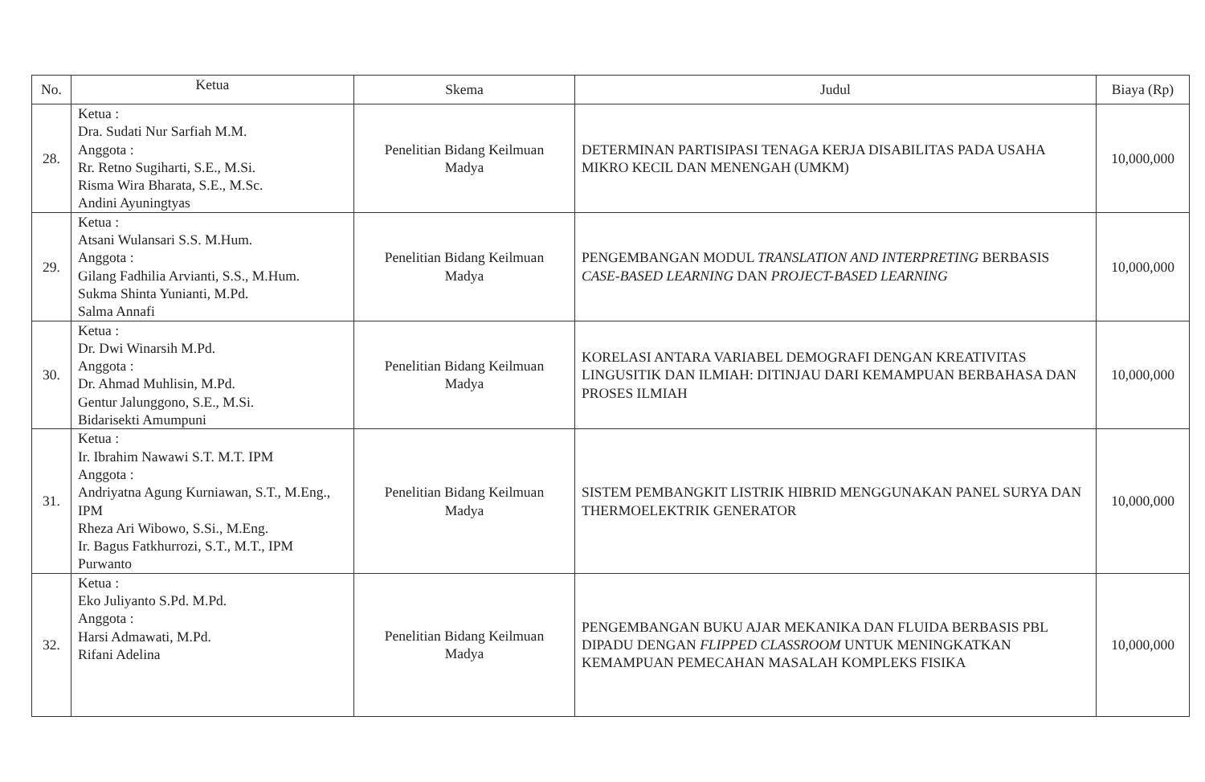| No. | Ketua | Skema | Judul | Biaya (Rp) |
| --- | --- | --- | --- | --- |
| 28. | Ketua : Dra. Sudati Nur Sarfiah M.M. Anggota : Rr. Retno Sugiharti, S.E., M.Si. Risma Wira Bharata, S.E., M.Sc. Andini Ayuningtyas | Penelitian Bidang Keilmuan Madya | DETERMINAN PARTISIPASI TENAGA KERJA DISABILITAS PADA USAHA MIKRO KECIL DAN MENENGAH (UMKM) | 10,000,000 |
| 29. | Ketua : Atsani Wulansari S.S. M.Hum. Anggota : Gilang Fadhilia Arvianti, S.S., M.Hum. Sukma Shinta Yunianti, M.Pd. Salma Annafi | Penelitian Bidang Keilmuan Madya | PENGEMBANGAN MODUL TRANSLATION AND INTERPRETING BERBASIS CASE-BASED LEARNING DAN PROJECT-BASED LEARNING | 10,000,000 |
| 30. | Ketua : Dr. Dwi Winarsih M.Pd. Anggota : Dr. Ahmad Muhlisin, M.Pd. Gentur Jalunggono, S.E., M.Si. Bidarisekti Amumpuni | Penelitian Bidang Keilmuan Madya | KORELASI ANTARA VARIABEL DEMOGRAFI DENGAN KREATIVITAS LINGUSITIK DAN ILMIAH: DITINJAU DARI KEMAMPUAN BERBAHASA DAN PROSES ILMIAH | 10,000,000 |
| 31. | Ketua : Ir. Ibrahim Nawawi S.T. M.T. IPM Anggota : Andriyatna Agung Kurniawan, S.T., M.Eng., IPM Rheza Ari Wibowo, S.Si., M.Eng. Ir. Bagus Fatkhurrozi, S.T., M.T., IPM Purwanto | Penelitian Bidang Keilmuan Madya | SISTEM PEMBANGKIT LISTRIK HIBRID MENGGUNAKAN PANEL SURYA DAN THERMOELEKTRIK GENERATOR | 10,000,000 |
| 32. | Ketua : Eko Juliyanto S.Pd. M.Pd. Anggota : Harsi Admawati, M.Pd. Rifani Adelina | Penelitian Bidang Keilmuan Madya | PENGEMBANGAN BUKU AJAR MEKANIKA DAN FLUIDA BERBASIS PBL DIPADU DENGAN FLIPPED CLASSROOM UNTUK MENINGKATKAN KEMAMPUAN PEMECAHAN MASALAH KOMPLEKS FISIKA | 10,000,000 |